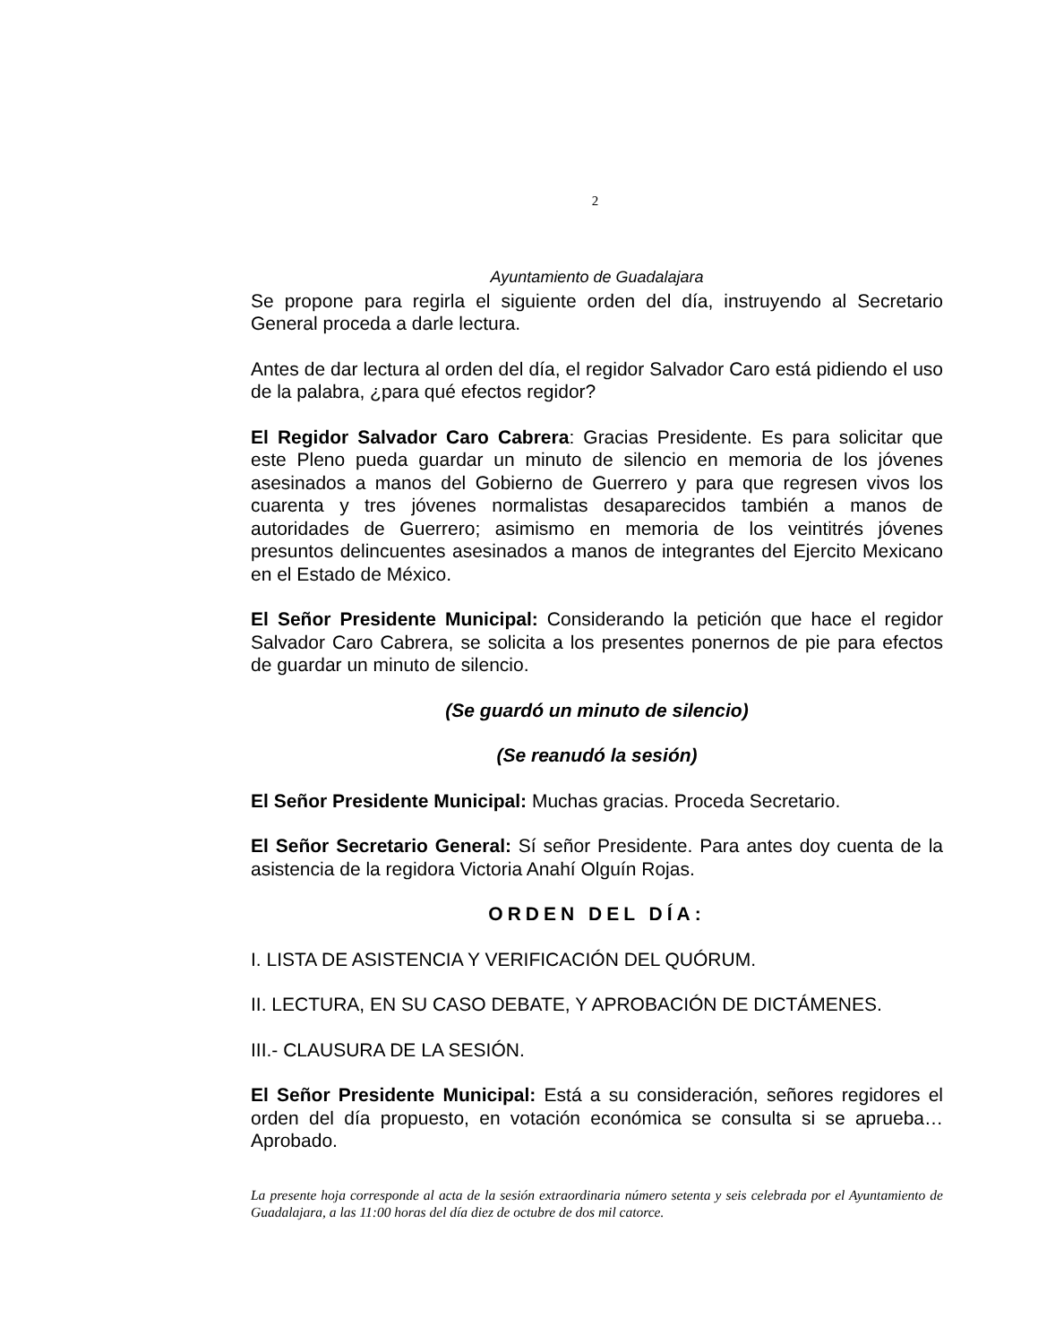2
Ayuntamiento de Guadalajara
Se propone para regirla el siguiente orden del día, instruyendo al Secretario General proceda a darle lectura.
Antes de dar lectura al orden del día, el regidor Salvador Caro está pidiendo el uso de la palabra, ¿para qué efectos regidor?
El Regidor Salvador Caro Cabrera: Gracias Presidente. Es para solicitar que este Pleno pueda guardar un minuto de silencio en memoria de los jóvenes asesinados a manos del Gobierno de Guerrero y para que regresen vivos los cuarenta y tres jóvenes normalistas desaparecidos también a manos de autoridades de Guerrero; asimismo en memoria de los veintitrés jóvenes presuntos delincuentes asesinados a manos de integrantes del Ejercito Mexicano en el Estado de México.
El Señor Presidente Municipal: Considerando la petición que hace el regidor Salvador Caro Cabrera, se solicita a los presentes ponernos de pie para efectos de guardar un minuto de silencio.
(Se guardó un minuto de silencio)
(Se reanudó la sesión)
El Señor Presidente Municipal: Muchas gracias. Proceda Secretario.
El Señor Secretario General: Sí señor Presidente. Para antes doy cuenta de la asistencia de la regidora Victoria Anahí Olguín Rojas.
ORDEN DEL DÍA:
I. LISTA DE ASISTENCIA Y VERIFICACIÓN DEL QUÓRUM.
II. LECTURA, EN SU CASO DEBATE, Y APROBACIÓN DE DICTÁMENES.
III.- CLAUSURA DE LA SESIÓN.
El Señor Presidente Municipal: Está a su consideración, señores regidores el orden del día propuesto, en votación económica se consulta si se aprueba… Aprobado.
La presente hoja corresponde al acta de la sesión extraordinaria número setenta y seis celebrada por el Ayuntamiento de Guadalajara, a las 11:00 horas del día diez de octubre de dos mil catorce.